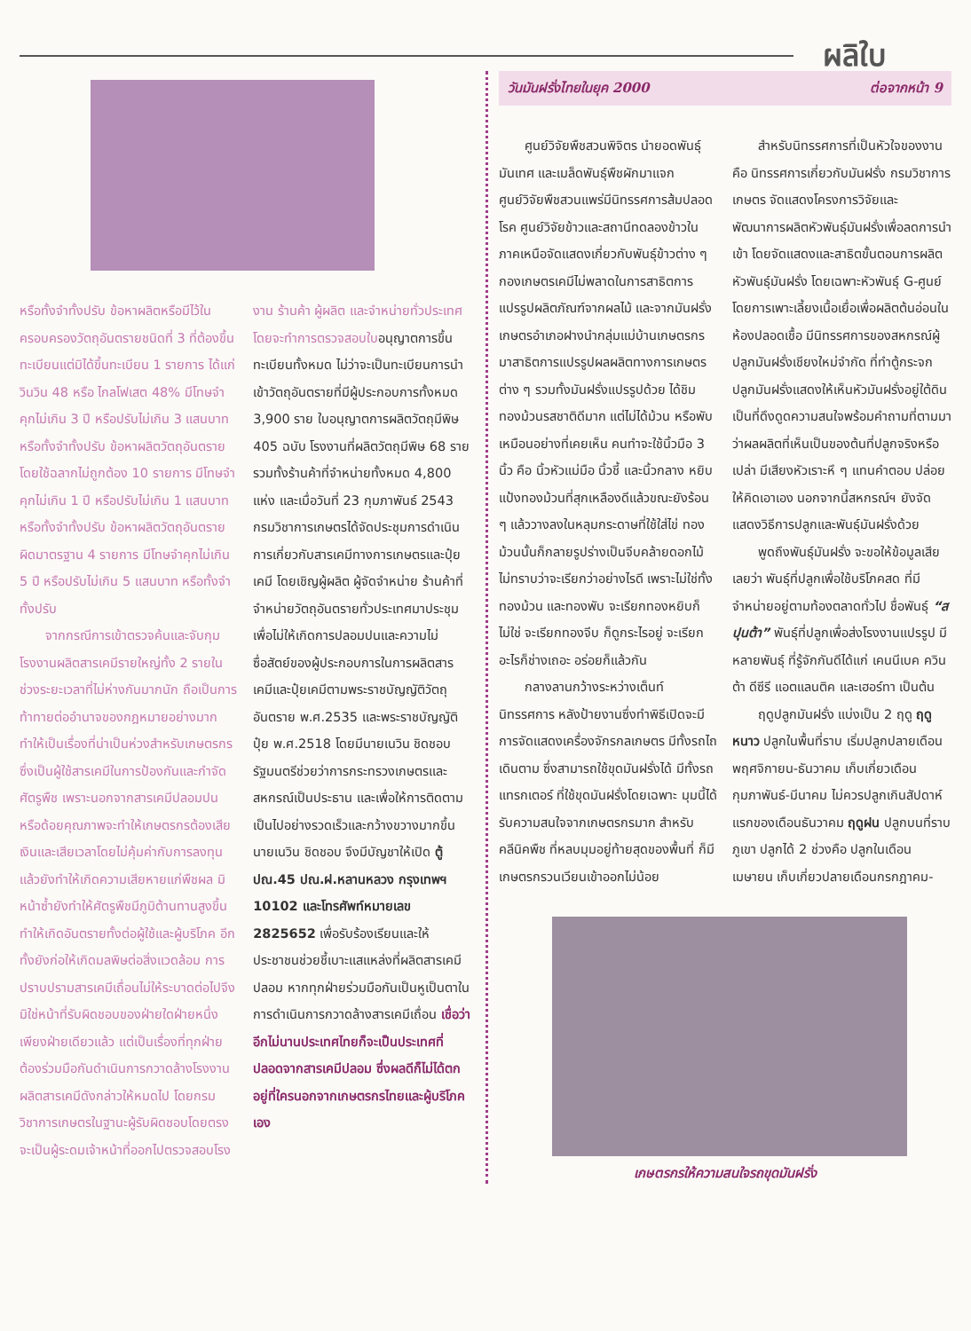ผลิใบ
หรือทั้งจำทั้งปรับ ข้อหาผลิตหรือมีไว้ในครอบครองวัตถุอันตรายชนิดที่ 3 ที่ต้องขึ้นทะเบียนแต่มิได้ขึ้นทะเบียน 1 รายการ ได้แก่ วินวิน 48 หรือ ไกลโฟเสต 48% มีโทษจำคุกไม่เกิน 3 ปี หรือปรับไม่เกิน 3 แสนบาท หรือทั้งจำทั้งปรับ ข้อหาผลิตวัตถุอันตรายโดยใช้ฉลากไม่ถูกต้อง 10 รายการ มีโทษจำคุกไม่เกิน 1 ปี หรือปรับไม่เกิน 1 แสนบาท หรือทั้งจำทั้งปรับ ข้อหาผลิตวัตถุอันตรายผิดมาตรฐาน 4 รายการ มีโทษจำคุกไม่เกิน 5 ปี หรือปรับไม่เกิน 5 แสนบาท หรือทั้งจำทั้งปรับ
จากกรณีการเข้าตรวจค้นและจับกุมโรงงานผลิตสารเคมีรายใหญ่ทั้ง 2 รายในช่วงระยะเวลาที่ไม่ห่างกันมากนัก ถือเป็นการท้าทายต่ออำนาจของกฎหมายอย่างมาก ทำให้เป็นเรื่องที่น่าเป็นห่วงสำหรับเกษตรกรซึ่งเป็นผู้ใช้สารเคมีในการป้องกันและกำจัดศัตรูพืช เพราะนอกจากสารเคมีปลอมปนหรือด้อยคุณภาพจะทำให้เกษตรกรต้องเสียเงินและเสียเวลาโดยไม่คุ้มค่ากับการลงทุนแล้วยังทำให้เกิดความเสียหายแก่พืชผล มิหน้าซ้ำยังทำให้ศัตรูพืชมีภูมิต้านทานสูงขึ้น ทำให้เกิดอันตรายทั้งต่อผู้ใช้และผู้บริโภค อีกทั้งยังก่อให้เกิดมลพิษต่อสิ่งแวดล้อม การปราบปรามสารเคมีเถื่อนไม่ให้ระบาดต่อไปจึงมิใช่หน้าที่รับผิดชอบของฝ่ายใดฝ่ายหนึ่งเพียงฝ่ายเดียวแล้ว แต่เป็นเรื่องที่ทุกฝ่ายต้องร่วมมือกันดำเนินการกวาดล้างโรงงานผลิตสารเคมีดังกล่าวให้หมดไป โดยกรมวิชาการเกษตรในฐานะผู้รับผิดชอบโดยตรงจะเป็นผู้ระดมเจ้าหน้าที่ออกไปตรวจสอบโรง
งาน ร้านค้า ผู้ผลิต และจำหน่ายทั่วประเทศ โดยจะทำการตรวจสอบใบอนุญาตการขึ้นทะเบียนทั้งหมด ไม่ว่าจะเป็นทะเบียนการนำเข้าวัตถุอันตรายที่มีผู้ประกอบการทั้งหมด 3,900 ราย ใบอนุญาตการผลิตวัตถุมีพิษ 405 ฉบับ โรงงานที่ผลิตวัตถุมีพิษ 68 ราย รวมทั้งร้านค้าที่จำหน่ายทั้งหมด 4,800 แห่ง และเมื่อวันที่ 23 กุมภาพันธ์ 2543 กรมวิชาการเกษตรได้จัดประชุมการดำเนินการเกี่ยวกับสารเคมีทางการเกษตรและปุ๋ยเคมี โดยเชิญผู้ผลิต ผู้จัดจำหน่าย ร้านค้าที่จำหน่ายวัตถุอันตรายทั่วประเทศมาประชุมเพื่อไม่ให้เกิดการปลอมปนและความไม่ซื่อสัตย์ของผู้ประกอบการในการผลิตสารเคมีและปุ๋ยเคมีตามพระราชบัญญัติวัตถุอันตราย พ.ศ.2535 และพระราชบัญญัติปุ๋ย พ.ศ.2518 โดยมีนายเนวิน ชิดชอบ รัฐมนตรีช่วยว่าการกระทรวงเกษตรและสหกรณ์เป็นประธาน และเพื่อให้การติดตามเป็นไปอย่างรวดเร็วและกว้างขวางมากขึ้น นายเนวิน ชิดชอบ จึงมีบัญชาให้เปิด ตู้ ปณ.45 ปณ.ฝ.หลานหลวง กรุงเทพฯ 10102 และโทรศัพท์หมายเลข 2825652 เพื่อรับร้องเรียนและให้ประชาชนช่วยชี้เบาะแสแหล่งที่ผลิตสารเคมีปลอม หากทุกฝ่ายร่วมมือกันเป็นหูเป็นตาในการดำเนินการกวาดล้างสารเคมีเถื่อน เชื่อว่าอีกไม่นานประเทศไทยก็จะเป็นประเทศที่ปลอดจากสารเคมีปลอม ซึ่งผลดีก็ไม่ได้ตกอยู่ที่ใครนอกจากเกษตรกรไทยและผู้บริโภคเอง
วันมันฝรั่งไทยในยุค 2000 ต่อจากหน้า 9
ศูนย์วิจัยพืชสวนพิจิตร นำยอดพันธุ์มันเทศ และเมล็ดพันธุ์พืชผักมาแจก ศูนย์วิจัยพืชสวนแพร่มีนิทรรศการส้มปลอดโรค ศูนย์วิจัยข้าวและสถานีทดลองข้าวในภาคเหนือจัดแสดงเกี่ยวกับพันธุ์ข้าวต่าง ๆ กองเกษตรเคมีไม่พลาดในการสาธิตการแปรรูปผลิตภัณฑ์จากผลไม้ และจากมันฝรั่ง เกษตรอำเภอฝางนำกลุ่มแม่บ้านเกษตรกร มาสาธิตการแปรรูปผลผลิตทางการเกษตรต่าง ๆ รวมทั้งมันฝรั่งแปรรูปด้วย ได้ชิมทองม้วนรสชาติดีมาก แต่ไม่ได้ม้วน หรือพับเหมือนอย่างที่เคยเห็น คนทำจะใช้นิ้วมือ 3 นิ้ว คือ นิ้วหัวแม่มือ นิ้วชี้ และนิ้วกลาง หยิบแป้งทองม้วนที่สุกเหลืองดีแล้วขณะยังร้อน ๆ แล้ววางลงในหลุมกระดาษที่ใช้ใส่ไข่ ทองม้วนนั้นก็กลายรูปร่างเป็นจีบคล้ายดอกไม้ ไม่ทราบว่าจะเรียกว่าอย่างไรดี เพราะไม่ใช่ทั้งทองม้วน และทองพับ จะเรียกทองหยิบก็ไม่ใช่ จะเรียกทองจีบ ก็ดูกระไรอยู่ จะเรียกอะไรก็ช่างเถอะ อร่อยก็แล้วกัน
กลางลานกว้างระหว่างเต็นท์นิทรรศการ หลังป้ายงานซึ่งทำพิธีเปิดจะมีการจัดแสดงเครื่องจักรกลเกษตร มีทั้งรถไถเดินตาม ซึ่งสามารถใช้ขุดมันฝรั่งได้ มีทั้งรถแทรกเตอร์ ที่ใช้ขุดมันฝรั่งโดยเฉพาะ มุมนี้ได้รับความสนใจจากเกษตรกรมาก สำหรับคลีนิคพืช ที่หลบมุมอยู่ท้ายสุดของพื้นที่ ก็มีเกษตรกรวนเวียนเข้าออกไม่น้อย
สำหรับนิทรรศการที่เป็นหัวใจของงานคือ นิทรรศการเกี่ยวกับมันฝรั่ง กรมวิชาการเกษตร จัดแสดงโครงการวิจัยและพัฒนาการผลิตหัวพันธุ์มันฝรั่งเพื่อลดการนำเข้า โดยจัดแสดงและสาธิตขั้นตอนการผลิตหัวพันธุ์มันฝรั่ง โดยเฉพาะหัวพันธุ์ G-ศูนย์ โดยการเพาะเลี้ยงเนื้อเยื่อเพื่อผลิตต้นอ่อนในห้องปลอดเชื้อ มีนิทรรศการของสหกรณ์ผู้ปลูกมันฝรั่งเชียงใหม่จำกัด ที่ทำตู้กระจกปลูกมันฝรั่งแสดงให้เห็นหัวมันฝรั่งอยู่ใต้ดิน เป็นที่ดึงดูดความสนใจพร้อมคำถามที่ตามมาว่าผลผลิตที่เห็นเป็นของต้นที่ปลูกจริงหรือเปล่า มีเสียงหัวเราะหึ ๆ แทนคำตอบ ปล่อยให้คิดเอาเอง นอกจากนี้สหกรณ์ฯ ยังจัดแสดงวิธีการปลูกและพันธุ์มันฝรั่งด้วย
พูดถึงพันธุ์มันฝรั่ง จะขอให้ข้อมูลเสียเลยว่า พันธุ์ที่ปลูกเพื่อใช้บริโภคสด ที่มีจำหน่ายอยู่ตามท้องตลาดทั่วไป ชื่อพันธุ์ “สปุนต้า” พันธุ์ที่ปลูกเพื่อส่งโรงงานแปรรูป มีหลายพันธุ์ ที่รู้จักกันดีได้แก่ เคนนีเบค ควินต้า ดีซีรี แอตแลนติค และเฮอร์ทา เป็นต้น
ฤดูปลูกมันฝรั่ง แบ่งเป็น 2 ฤดู ฤดูหนาว ปลูกในพื้นที่ราบ เริ่มปลูกปลายเดือนพฤศจิกายน-ธันวาคม เก็บเกี่ยวเดือน กุมภาพันธ์-มีนาคม ไม่ควรปลูกเกินสัปดาห์แรกของเดือนธันวาคม ฤดูฝน ปลูกบนที่ราบภูเขา ปลูกได้ 2 ช่วงคือ ปลูกในเดือนเมษายน เก็บเกี่ยวปลายเดือนกรกฎาคม-
เกษตรกรให้ความสนใจรถขุดมันฝรั่ง